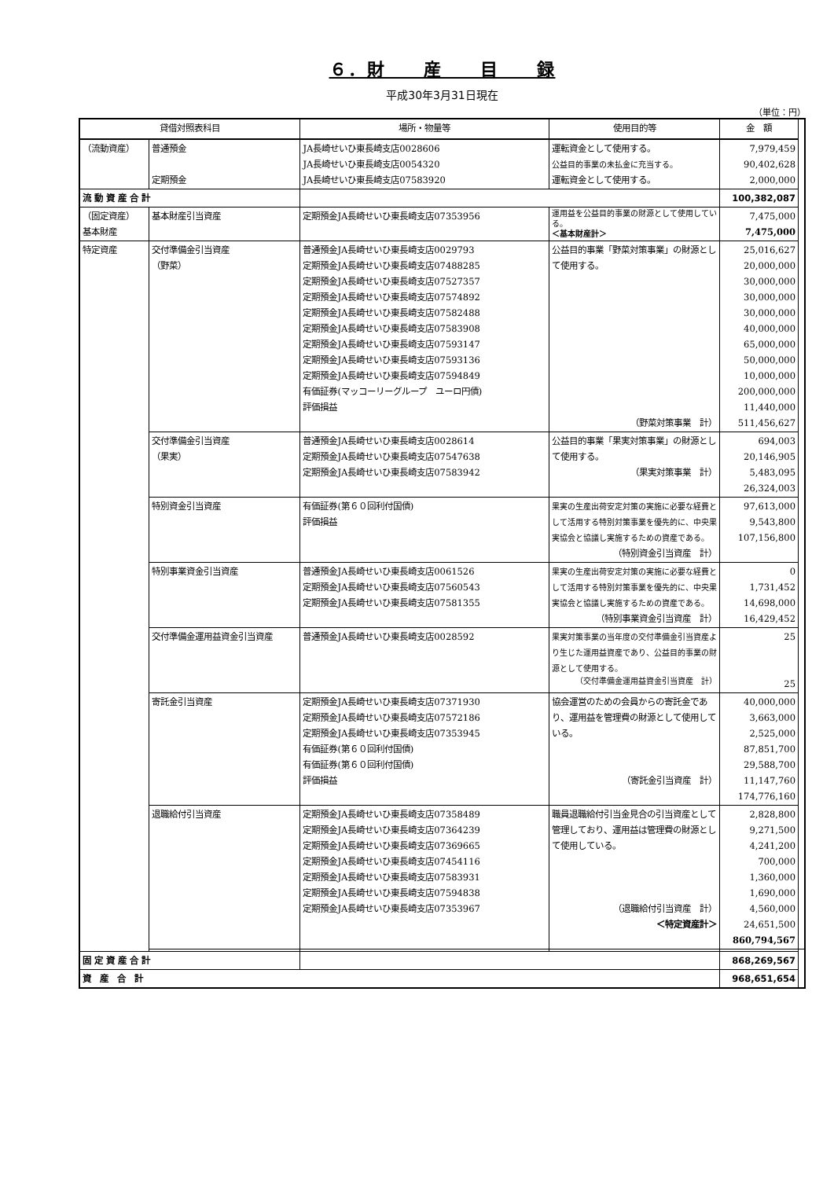６．財　　産　　目　　録
平成30年3月31日現在
（単位：円）
| 貸借対照表科目 | | 場所・物量等 | 使用目的等 | 金 額 | |
| --- | --- | --- | --- | --- | --- |
| （流動資産） | 普通預金 定期預金 | JA長崎せいひ東長崎支店0028606 JA長崎せいひ東長崎支店0054320 JA長崎せいひ東長崎支店07583920 | 運転資金として使用する。 公益目的事業の未払金に充当する。 運転資金として使用する。 | 7,979,459 90,402,628 2,000,000 | |
| 流 動 資 産 合 計 | | | | 100,382,087 | |
| （固定資産） 基本財産 | 基本財産引当資産 | 定期預金JA長崎せいひ東長崎支店07353956 | 運用益を公益目的事業の財源として使用している。 ＜基本財産計＞ | 7,475,000 7,475,000 | |
| 特定資産 | 交付準備金引当資産 （野菜） | 普通預金JA長崎せいひ東長崎支店0029793 定期預金JA長崎せいひ東長崎支店07488285 定期預金JA長崎せいひ東長崎支店07527357 定期預金JA長崎せいひ東長崎支店07574892 定期預金JA長崎せいひ東長崎支店07582488 定期預金JA長崎せいひ東長崎支店07583908 定期預金JA長崎せいひ東長崎支店07593147 定期預金JA長崎せいひ東長崎支店07593136 定期預金JA長崎せいひ東長崎支店07594849 有価証券(マッコーリーグループ ユーロ円債) 評価損益 | 公益目的事業「野菜対策事業」の財源として使用する。 （野菜対策事業 計） | 25,016,627 20,000,000 30,000,000 30,000,000 30,000,000 40,000,000 65,000,000 50,000,000 10,000,000 200,000,000 11,440,000 511,456,627 | |
| | 交付準備金引当資産 （果実） | 普通預金JA長崎せいひ東長崎支店0028614 定期預金JA長崎せいひ東長崎支店07547638 定期預金JA長崎せいひ東長崎支店07583942 | 公益目的事業「果実対策事業」の財源として使用する。 （果実対策事業 計） | 694,003 20,146,905 5,483,095 26,324,003 | |
| | 特別資金引当資産 | 有価証券(第６０回利付国債) 評価損益 | 果実の生産出荷安定対策の実施に必要な経費として活用する特別対策事業を優先的に、中央果実協会と協議し実施するための資産である。 （特別資金引当資産 計） | 97,613,000 9,543,800 107,156,800 | |
| | 特別事業資金引当資産 | 普通預金JA長崎せいひ東長崎支店0061526 定期預金JA長崎せいひ東長崎支店07560543 定期預金JA長崎せいひ東長崎支店07581355 | 果実の生産出荷安定対策の実施に必要な経費として活用する特別対策事業を優先的に、中央果実協会と協議し実施するための資産である。 （特別事業資金引当資産 計） | 0 1,731,452 14,698,000 16,429,452 | |
| | 交付準備金運用益資金引当資産 | 普通預金JA長崎せいひ東長崎支店0028592 | 果実対策事業の当年度の交付準備金引当資産より生じた運用益資産であり、公益目的事業の財源として使用する。 （交付準備金運用益資金引当資産 計） | 25 25 | |
| | 寄託金引当資産 | 定期預金JA長崎せいひ東長崎支店07371930 定期預金JA長崎せいひ東長崎支店07572186 定期預金JA長崎せいひ東長崎支店07353945 有価証券(第６０回利付国債) 有価証券(第６０回利付国債) 評価損益 | 協会運営のための会員からの寄託金であり、運用益を管理費の財源として使用している。 （寄託金引当資産 計） | 40,000,000 3,663,000 2,525,000 87,851,700 29,588,700 11,147,760 174,776,160 | |
| | 退職給付引当資産 | 定期預金JA長崎せいひ東長崎支店07358489 定期預金JA長崎せいひ東長崎支店07364239 定期預金JA長崎せいひ東長崎支店07369665 定期預金JA長崎せいひ東長崎支店07454116 定期預金JA長崎せいひ東長崎支店07583931 定期預金JA長崎せいひ東長崎支店07594838 定期預金JA長崎せいひ東長崎支店07353967 | 職員退職給付引当金見合の引当資産として管理しており、運用益は管理費の財源として使用している。 （退職給付引当資産 計） ＜特定資産計＞ | 2,828,800 9,271,500 4,241,200 700,000 1,360,000 1,690,000 4,560,000 24,651,500 860,794,567 | |
| 固 定 資 産 合 計 | | | | 868,269,567 | |
| 資 産 合 計 | | | | 968,651,654 | |